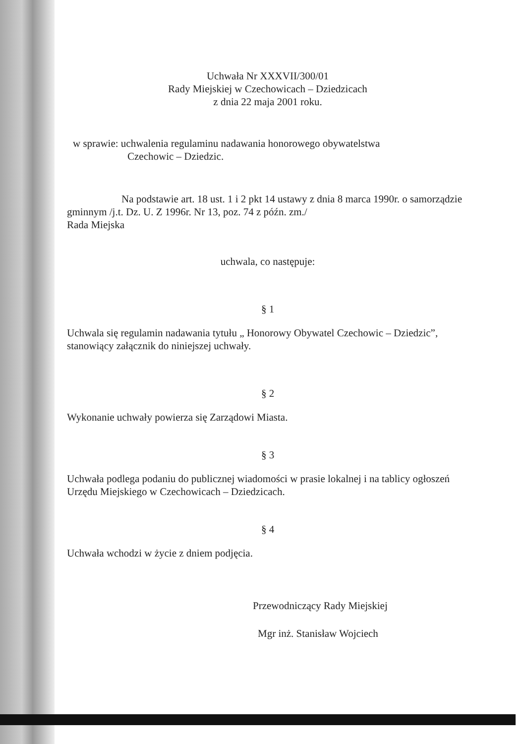Uchwała Nr XXXVII/300/01
Rady Miejskiej w Czechowicach – Dziedzicach
z dnia 22 maja 2001 roku.
w sprawie: uchwalenia regulaminu nadawania honorowego obywatelstwa
Czechowic – Dziedzic.
Na podstawie art. 18 ust. 1 i 2 pkt 14 ustawy z dnia 8 marca 1990r. o samorządzie gminnym /j.t. Dz. U. Z 1996r. Nr 13, poz. 74 z późn. zm./
Rada Miejska
uchwala, co następuje:
§ 1
Uchwala się regulamin nadawania tytułu „ Honorowy Obywatel Czechowic – Dziedzic”, stanowiący załącznik do niniejszej uchwały.
§ 2
Wykonanie uchwały powierza się Zarządowi Miasta.
§ 3
Uchwała podlega podaniu do publicznej wiadomości w prasie lokalnej i na tablicy ogłoszeń Urzędu Miejskiego w Czechowicach – Dziedzicach.
§ 4
Uchwała wchodzi w życie z dniem podjęcia.
Przewodniczący Rady Miejskiej
Mgr inż. Stanisław Wojciech